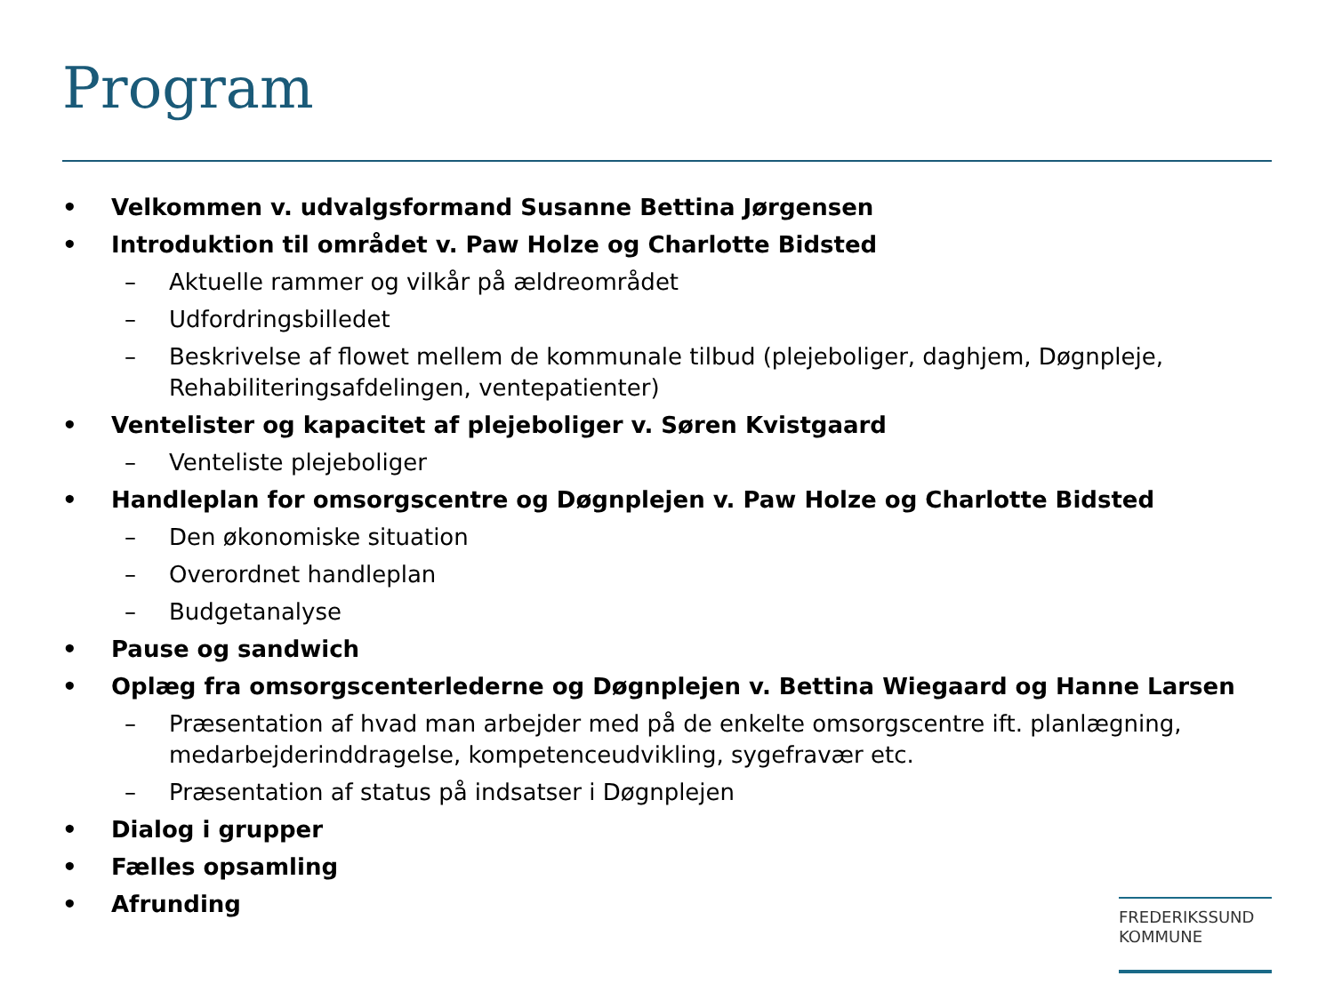Program
• Velkommen v. udvalgsformand Susanne Bettina Jørgensen
• Introduktion til området v. Paw Holze og Charlotte Bidsted
– Aktuelle rammer og vilkår på ældreområdet
– Udfordringsbilledet
– Beskrivelse af flowet mellem de kommunale tilbud (plejeboliger, daghjem, Døgnpleje, Rehabiliteringsafdelingen, ventepatienter)
• Ventelister og kapacitet af plejeboliger v. Søren Kvistgaard
– Venteliste plejeboliger
• Handleplan for omsorgscentre og Døgnplejen v. Paw Holze og Charlotte Bidsted
– Den økonomiske situation
– Overordnet handleplan
– Budgetanalyse
• Pause og sandwich
• Oplæg fra omsorgscenterlederne og Døgnplejen v. Bettina Wiegaard og Hanne Larsen
– Præsentation af hvad man arbejder med på de enkelte omsorgscentre ift. planlægning, medarbejderinddragelse, kompetenceudvikling, sygefravær etc.
– Præsentation af status på indsatser i Døgnplejen
• Dialog i grupper
• Fælles opsamling
• Afrunding
FREDERIKSSUND
KOMMUNE